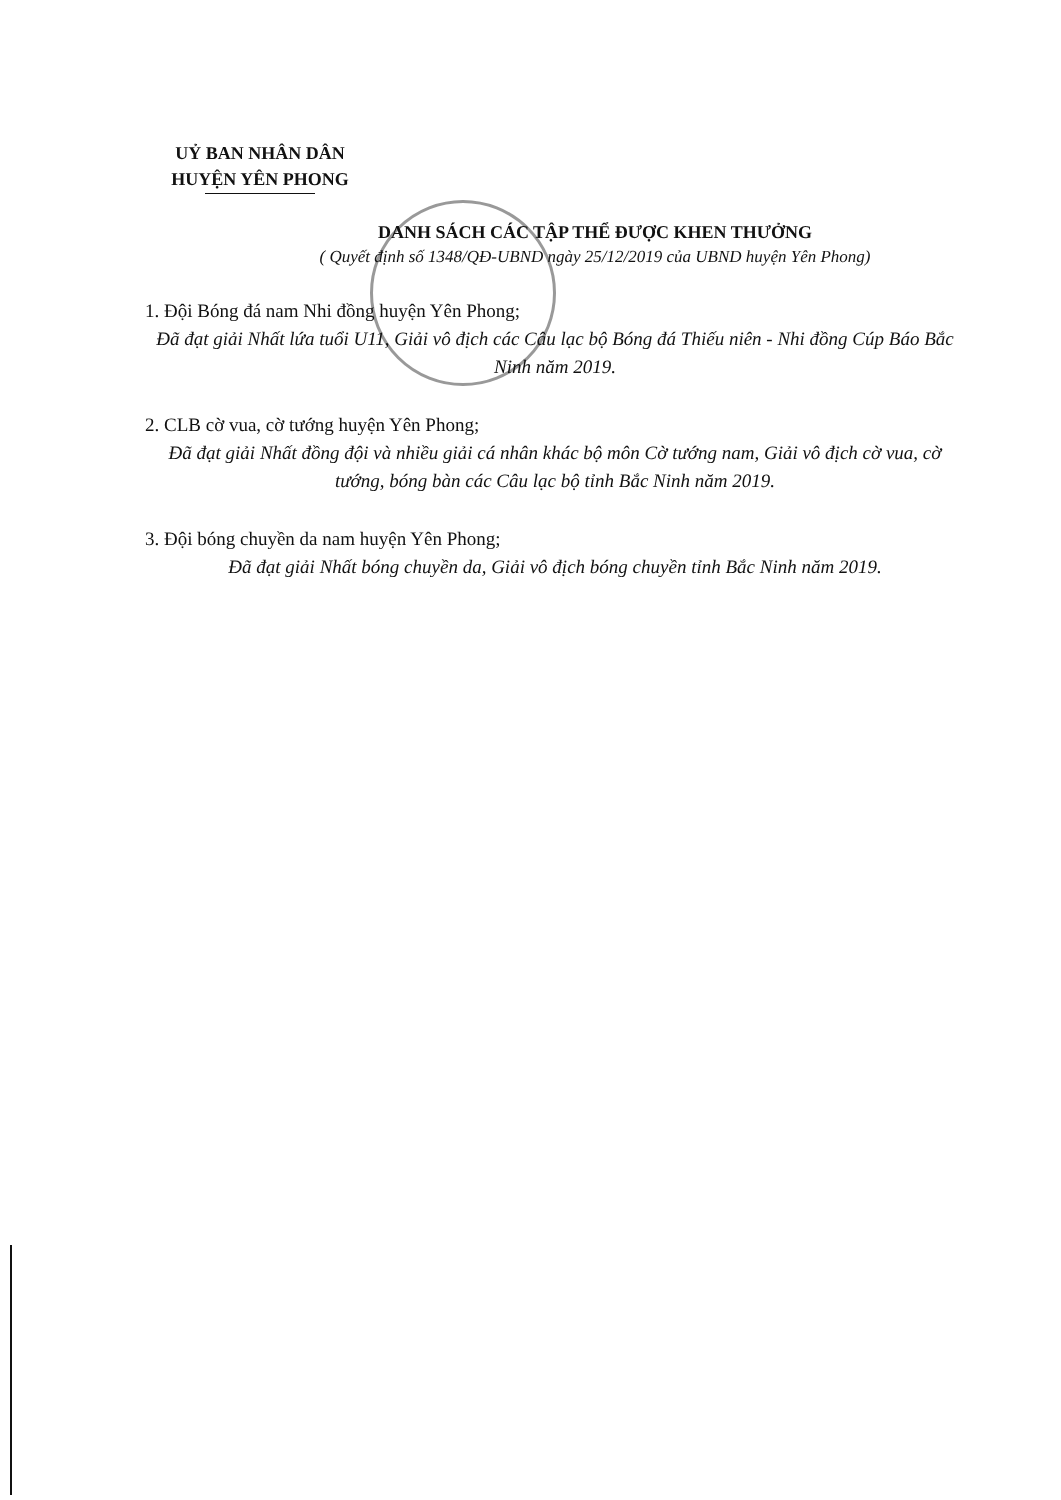UỶ BAN NHÂN DÂN
HUYỆN YÊN PHONG
DANH SÁCH CÁC TẬP THỂ ĐƯỢC KHEN THƯỞNG
( Quyết định số 1348/QĐ-UBND ngày 25/12/2019 của UBND huyện Yên Phong)
1. Đội Bóng đá nam Nhi đồng huyện Yên Phong;
Đã đạt giải Nhất lứa tuổi U11, Giải vô địch các Câu lạc bộ Bóng đá Thiếu niên - Nhi đồng Cúp Báo Bắc Ninh năm 2019.
2. CLB cờ vua, cờ tướng huyện Yên Phong;
Đã đạt giải Nhất đồng đội và nhiều giải cá nhân khác bộ môn Cờ tướng nam, Giải vô địch cờ vua, cờ tướng, bóng bàn các Câu lạc bộ tỉnh Bắc Ninh năm 2019.
3. Đội bóng chuyền da nam huyện Yên Phong;
Đã đạt giải Nhất bóng chuyền da, Giải vô địch bóng chuyền tỉnh Bắc Ninh năm 2019.